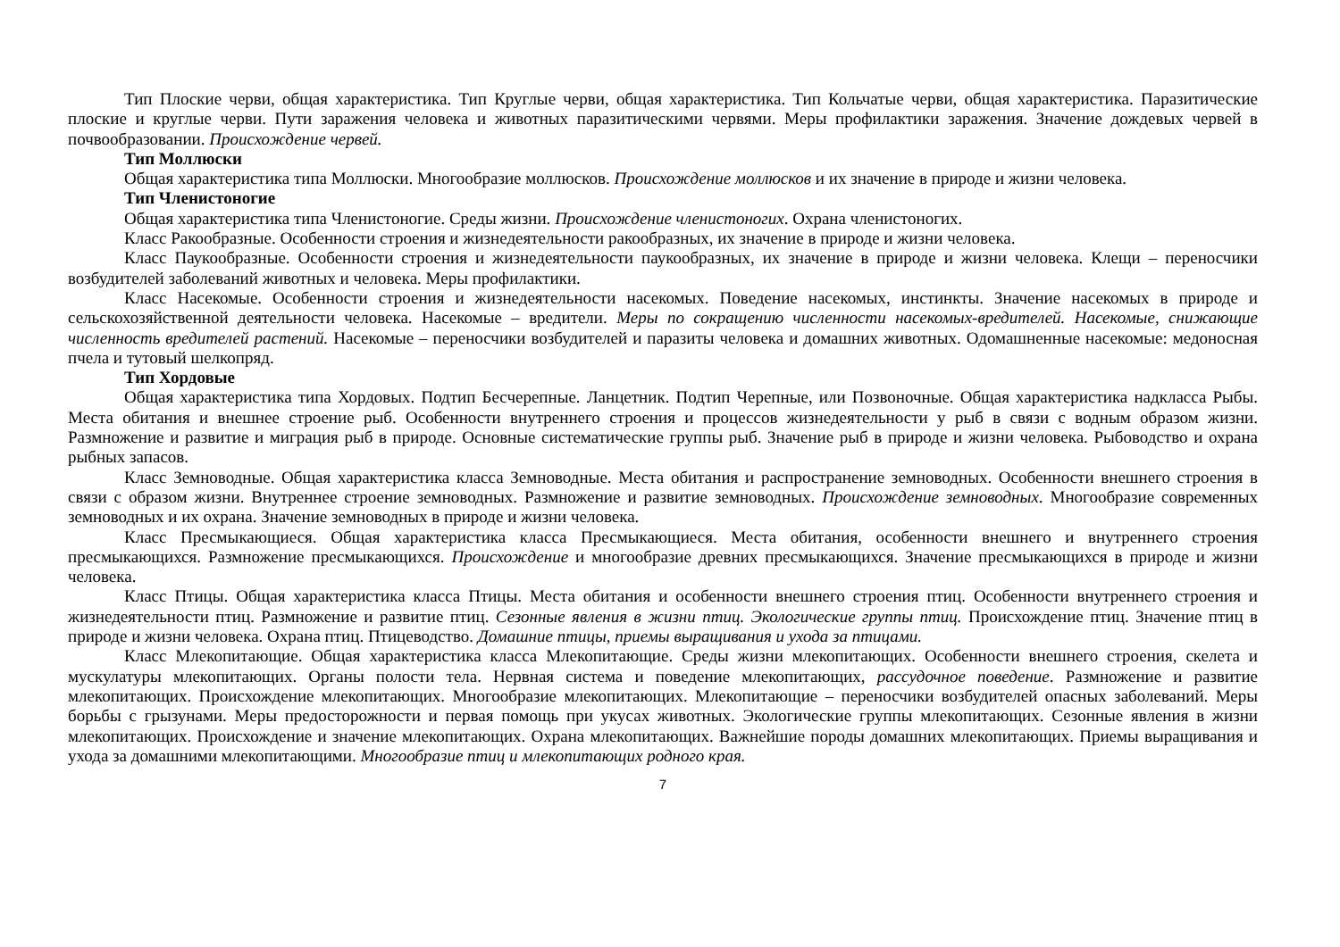Тип Плоские черви, общая характеристика. Тип Круглые черви, общая характеристика. Тип Кольчатые черви, общая характеристика. Паразитические плоские и круглые черви. Пути заражения человека и животных паразитическими червями. Меры профилактики заражения. Значение дождевых червей в почвообразовании. Происхождение червей.
Тип Моллюски
Общая характеристика типа Моллюски. Многообразие моллюсков. Происхождение моллюсков и их значение в природе и жизни человека.
Тип Членистоногие
Общая характеристика типа Членистоногие. Среды жизни. Происхождение членистоногих. Охрана членистоногих.
Класс Ракообразные. Особенности строения и жизнедеятельности ракообразных, их значение в природе и жизни человека.
Класс Паукообразные. Особенности строения и жизнедеятельности паукообразных, их значение в природе и жизни человека. Клещи – переносчики возбудителей заболеваний животных и человека. Меры профилактики.
Класс Насекомые. Особенности строения и жизнедеятельности насекомых. Поведение насекомых, инстинкты. Значение насекомых в природе и сельскохозяйственной деятельности человека. Насекомые – вредители. Меры по сокращению численности насекомых-вредителей. Насекомые, снижающие численность вредителей растений. Насекомые – переносчики возбудителей и паразиты человека и домашних животных. Одомашненные насекомые: медоносная пчела и тутовый шелкопряд.
Тип Хордовые
Общая характеристика типа Хордовых. Подтип Бесчерепные. Ланцетник. Подтип Черепные, или Позвоночные. Общая характеристика надкласса Рыбы. Места обитания и внешнее строение рыб. Особенности внутреннего строения и процессов жизнедеятельности у рыб в связи с водным образом жизни. Размножение и развитие и миграция рыб в природе. Основные систематические группы рыб. Значение рыб в природе и жизни человека. Рыбоводство и охрана рыбных запасов.
Класс Земноводные. Общая характеристика класса Земноводные. Места обитания и распространение земноводных. Особенности внешнего строения в связи с образом жизни. Внутреннее строение земноводных. Размножение и развитие земноводных. Происхождение земноводных. Многообразие современных земноводных и их охрана. Значение земноводных в природе и жизни человека.
Класс Пресмыкающиеся. Общая характеристика класса Пресмыкающиеся. Места обитания, особенности внешнего и внутреннего строения пресмыкающихся. Размножение пресмыкающихся. Происхождение и многообразие древних пресмыкающихся. Значение пресмыкающихся в природе и жизни человека.
Класс Птицы. Общая характеристика класса Птицы. Места обитания и особенности внешнего строения птиц. Особенности внутреннего строения и жизнедеятельности птиц. Размножение и развитие птиц. Сезонные явления в жизни птиц. Экологические группы птиц. Происхождение птиц. Значение птиц в природе и жизни человека. Охрана птиц. Птицеводство. Домашние птицы, приемы выращивания и ухода за птицами.
Класс Млекопитающие. Общая характеристика класса Млекопитающие. Среды жизни млекопитающих. Особенности внешнего строения, скелета и мускулатуры млекопитающих. Органы полости тела. Нервная система и поведение млекопитающих, рассудочное поведение. Размножение и развитие млекопитающих. Происхождение млекопитающих. Многообразие млекопитающих. Млекопитающие – переносчики возбудителей опасных заболеваний. Меры борьбы с грызунами. Меры предосторожности и первая помощь при укусах животных. Экологические группы млекопитающих. Сезонные явления в жизни млекопитающих. Происхождение и значение млекопитающих. Охрана млекопитающих. Важнейшие породы домашних млекопитающих. Приемы выращивания и ухода за домашними млекопитающими. Многообразие птиц и млекопитающих родного края.
7